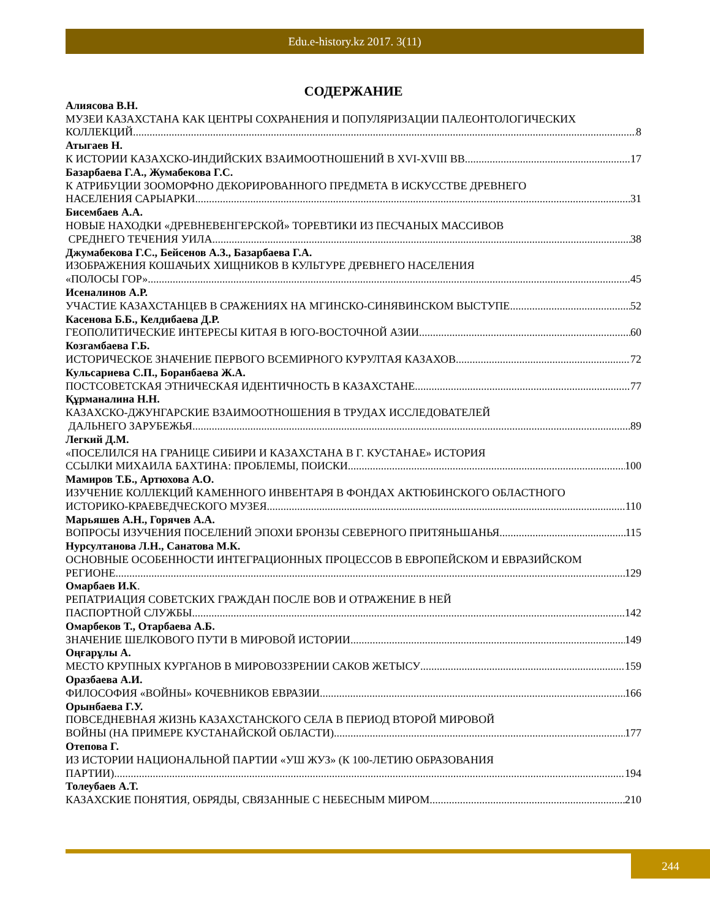Edu.e-history.kz 2017. 3(11)
СОДЕРЖАНИЕ
Алиясова В.Н.
МУЗЕИ КАЗАХСТАНА КАК ЦЕНТРЫ СОХРАНЕНИЯ И ПОПУЛЯРИЗАЦИИ ПАЛЕОНТОЛОГИЧЕСКИХ
КОЛЛЕКЦИЙ 8
Атыгаев Н.
К ИСТОРИИ КАЗАХСКО-ИНДИЙСКИХ ВЗАИМООТНОШЕНИЙ В XVI-XVIII ВВ 17
Базарбаева Г.А., Жумабекова Г.С.
К АТРИБУЦИИ ЗООМОРФНО ДЕКОРИРОВАННОГО ПРЕДМЕТА В ИСКУССТВЕ ДРЕВНЕГО
НАСЕЛЕНИЯ САРЫАРКИ 31
Бисембаев А.А.
НОВЫЕ НАХОДКИ «ДРЕВНЕВЕНГЕРСКОЙ» ТОРЕВТИКИ ИЗ ПЕСЧАНЫХ МАССИВОВ
СРЕДНЕГО ТЕЧЕНИЯ УИЛА 38
Джумабекова Г.С., Бейсенов А.З., Базарбаева Г.А.
ИЗОБРАЖЕНИЯ КОШАЧЬИХ ХИЩНИКОВ В КУЛЬТУРЕ ДРЕВНЕГО НАСЕЛЕНИЯ
«ПОЛОСЫ ГОР» 45
Исеналинов А.Р.
УЧАСТИЕ КАЗАХСТАНЦЕВ В СРАЖЕНИЯХ НА МГИНСКО-СИНЯВИНСКОМ ВЫСТУПЕ 52
Касенова Б.Б., Келдибаева Д.Р.
ГЕОПОЛИТИЧЕСКИЕ ИНТЕРЕСЫ КИТАЯ В ЮГО-ВОСТОЧНОЙ АЗИИ 60
Козгамбаева Г.Б.
ИСТОРИЧЕСКОЕ ЗНАЧЕНИЕ ПЕРВОГО ВСЕМИРНОГО КУРУЛТАЯ КАЗАХОВ 72
Кульсариева С.П., Боранбаева Ж.А.
ПОСТСОВЕТСКАЯ ЭТНИЧЕСКАЯ ИДЕНТИЧНОСТЬ В КАЗАХСТАНЕ 77
Құрманалина Н.Н.
КАЗАХСКО-ДЖУНГАРСКИЕ ВЗАИМООТНОШЕНИЯ В ТРУДАХ ИССЛЕДОВАТЕЛЕЙ
ДАЛЬНЕГО ЗАРУБЕЖЬЯ 89
Легкий Д.М.
«ПОСЕЛИЛСЯ НА ГРАНИЦЕ СИБИРИ И КАЗАХСТАНА В Г. КУСТАНАЕ» ИСТОРИЯ
ССЫЛКИ МИХАИЛА БАХТИНА: ПРОБЛЕМЫ, ПОИСКИ 100
Мамиров Т.Б., Артюхова А.О.
ИЗУЧЕНИЕ КОЛЛЕКЦИЙ КАМЕННОГО ИНВЕНТАРЯ В ФОНДАХ АКТЮБИНСКОГО ОБЛАСТНОГО
ИСТОРИКО-КРАЕВЕДЧЕСКОГО МУЗЕЯ 110
Марьяшев А.Н., Горячев А.А.
ВОПРОСЫ ИЗУЧЕНИЯ ПОСЕЛЕНИЙ ЭПОХИ БРОНЗЫ СЕВЕРНОГО ПРИТЯНЬШАНЬЯ 115
Нурсултанова Л.Н., Санатова М.К.
ОСНОВНЫЕ ОСОБЕННОСТИ ИНТЕГРАЦИОННЫХ ПРОЦЕССОВ В ЕВРОПЕЙСКОМ И ЕВРАЗИЙСКОМ
РЕГИОНЕ 129
Омарбаев И.К.
РЕПАТРИАЦИЯ СОВЕТСКИХ ГРАЖДАН ПОСЛЕ ВОВ И ОТРАЖЕНИЕ В НЕЙ
ПАСПОРТНОЙ СЛУЖБЫ 142
Омарбеков Т., Отарбаева А.Б.
ЗНАЧЕНИЕ ШЕЛКОВОГО ПУТИ В МИРОВОЙ ИСТОРИИ 149
Оңғарұлы А.
МЕСТО КРУПНЫХ КУРГАНОВ В МИРОВОЗЗРЕНИИ САКОВ ЖЕТЫСУ 159
Оразбаева А.И.
ФИЛОСОФИЯ «ВОЙНЫ» КОЧЕВНИКОВ ЕВРАЗИИ 166
Орынбаева Г.У.
ПОВСЕДНЕВНАЯ ЖИЗНЬ КАЗАХСТАНСКОГО СЕЛА В ПЕРИОД ВТОРОЙ МИРОВОЙ
ВОЙНЫ (НА ПРИМЕРЕ КУСТАНАЙСКОЙ ОБЛАСТИ) 177
Отепова Г.
ИЗ ИСТОРИИ НАЦИОНАЛЬНОЙ ПАРТИИ «УШ ЖУЗ» (К 100-ЛЕТИЮ ОБРАЗОВАНИЯ
ПАРТИИ) 194
Толеубаев А.Т.
КАЗАХСКИЕ ПОНЯТИЯ, ОБРЯДЫ, СВЯЗАННЫЕ С НЕБЕСНЫМ МИРОМ 210
244